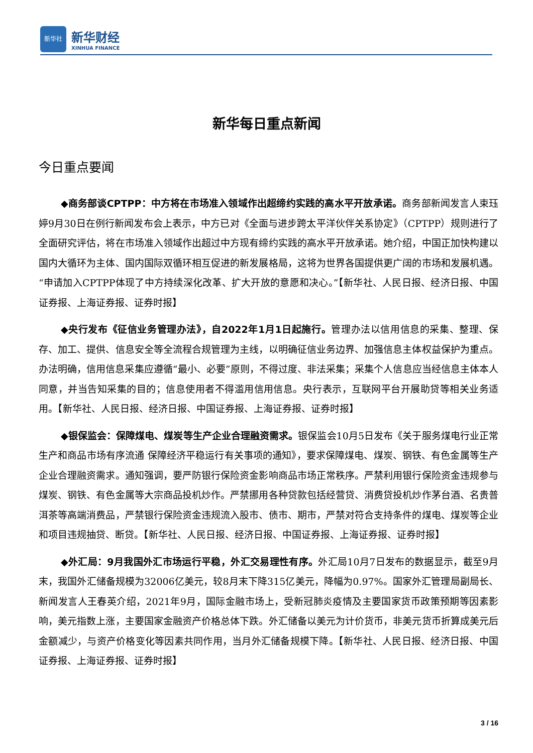新华社
新华财经
XINHUA FINANCE
新华每日重点新闻
今日重点要闻
◆商务部谈CPTPP：中方将在市场准入领域作出超缔约实践的高水平开放承诺。商务部新闻发言人束珏婷9月30日在例行新闻发布会上表示，中方已对《全面与进步跨太平洋伙伴关系协定》（CPTPP）规则进行了全面研究评估，将在市场准入领域作出超过中方现有缔约实践的高水平开放承诺。她介绍，中国正加快构建以国内大循环为主体、国内国际双循环相互促进的新发展格局，这将为世界各国提供更广阔的市场和发展机遇。“申请加入CPTPP体现了中方持续深化改革、扩大开放的意愿和决心。”【新华社、人民日报、经济日报、中国证券报、上海证券报、证券时报】
◆央行发布《征信业务管理办法》，自2022年1月1日起施行。管理办法以信用信息的采集、整理、保存、加工、提供、信息安全等全流程合规管理为主线，以明确征信业务边界、加强信息主体权益保护为重点。办法明确，信用信息采集应遵循“最小、必要”原则，不得过度、非法采集；采集个人信息应当经信息主体本人同意，并当告知采集的目的；信息使用者不得滥用信用信息。央行表示，互联网平台开展助贷等相关业务适用。【新华社、人民日报、经济日报、中国证券报、上海证券报、证券时报】
◆银保监会：保障煤电、煤炭等生产企业合理融资需求。银保监会10月5日发布《关于服务煤电行业正常生产和商品市场有序流通 保障经济平稳运行有关事项的通知》，要求保障煤电、煤炭、钢铁、有色金属等生产企业合理融资需求。通知强调，要严防银行保险资金影响商品市场正常秩序。严禁利用银行保险资金违规参与煤炭、钢铁、有色金属等大宗商品投机炒作。严禁挪用各种贷款包括经营贷、消费贷投机炒作茅台酒、名贵普洱茶等高端消费品，严禁银行保险资金违规流入股市、债市、期市，严禁对符合支持条件的煤电、煤炭等企业和项目违规抽贷、断贷。【新华社、人民日报、经济日报、中国证券报、上海证券报、证券时报】
◆外汇局：9月我国外汇市场运行平稳，外汇交易理性有序。外汇局10月7日发布的数据显示，截至9月末，我国外汇储备规模为32006亿美元，较8月末下降315亿美元，降幅为0.97%。国家外汇管理局副局长、新闻发言人王春英介绍，2021年9月，国际金融市场上，受新冠肺炎疫情及主要国家货币政策预期等因素影响，美元指数上涨，主要国家金融资产价格总体下跌。外汇储备以美元为计价货币，非美元货币折算成美元后金额减少，与资产价格变化等因素共同作用，当月外汇储备规模下降。【新华社、人民日报、经济日报、中国证券报、上海证券报、证券时报】
3 / 16